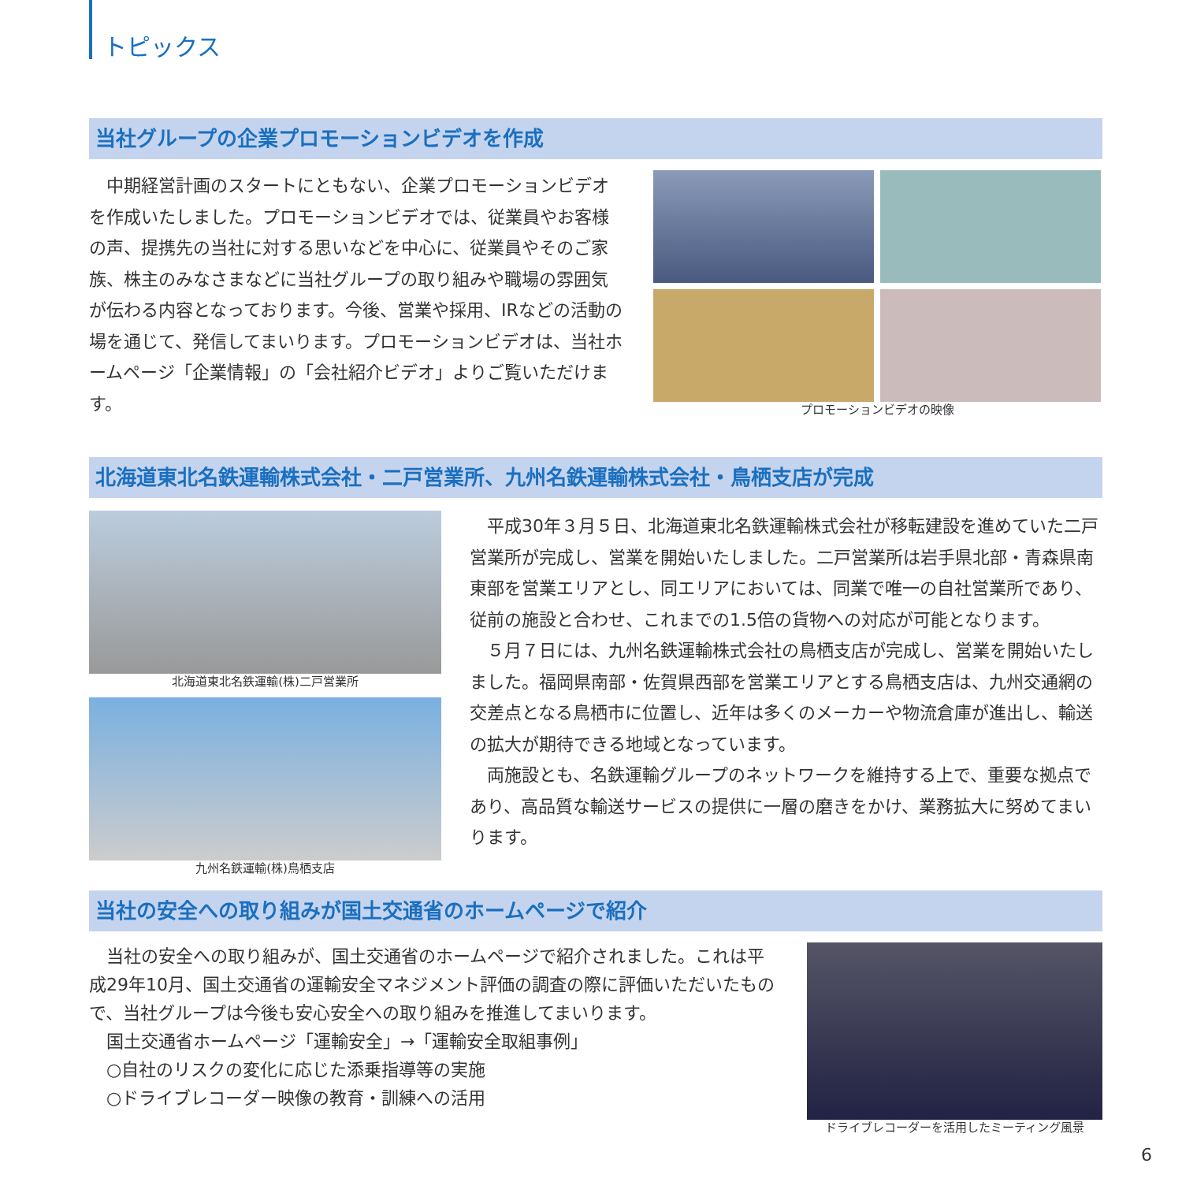トピックス
当社グループの企業プロモーションビデオを作成
　中期経営計画のスタートにともない、企業プロモーションビデオを作成いたしました。プロモーションビデオでは、従業員やお客様の声、提携先の当社に対する思いなどを中心に、従業員やそのご家族、株主のみなさまなどに当社グループの取り組みや職場の雰囲気が伝わる内容となっております。今後、営業や採用、IRなどの活動の場を通じて、発信してまいります。プロモーションビデオは、当社ホームページ「企業情報」の「会社紹介ビデオ」よりご覧いただけます。
プロモーションビデオの映像
北海道東北名鉄運輸株式会社・二戸営業所、九州名鉄運輸株式会社・鳥栖支店が完成
北海道東北名鉄運輸(株)二戸営業所
九州名鉄運輸(株)鳥栖支店
　平成30年３月５日、北海道東北名鉄運輸株式会社が移転建設を進めていた二戸営業所が完成し、営業を開始いたしました。二戸営業所は岩手県北部・青森県南東部を営業エリアとし、同エリアにおいては、同業で唯一の自社営業所であり、従前の施設と合わせ、これまでの1.5倍の貨物への対応が可能となります。
　５月７日には、九州名鉄運輸株式会社の鳥栖支店が完成し、営業を開始いたしました。福岡県南部・佐賀県西部を営業エリアとする鳥栖支店は、九州交通網の交差点となる鳥栖市に位置し、近年は多くのメーカーや物流倉庫が進出し、輸送の拡大が期待できる地域となっています。
　両施設とも、名鉄運輸グループのネットワークを維持する上で、重要な拠点であり、高品質な輸送サービスの提供に一層の磨きをかけ、業務拡大に努めてまいります。
当社の安全への取り組みが国土交通省のホームページで紹介
　当社の安全への取り組みが、国土交通省のホームページで紹介されました。これは平成29年10月、国土交通省の運輸安全マネジメント評価の調査の際に評価いただいたもので、当社グループは今後も安心安全への取り組みを推進してまいります。
　国土交通省ホームページ「運輸安全」→「運輸安全取組事例」
　○自社のリスクの変化に応じた添乗指導等の実施
　○ドライブレコーダー映像の教育・訓練への活用
ドライブレコーダーを活用したミーティング風景
6